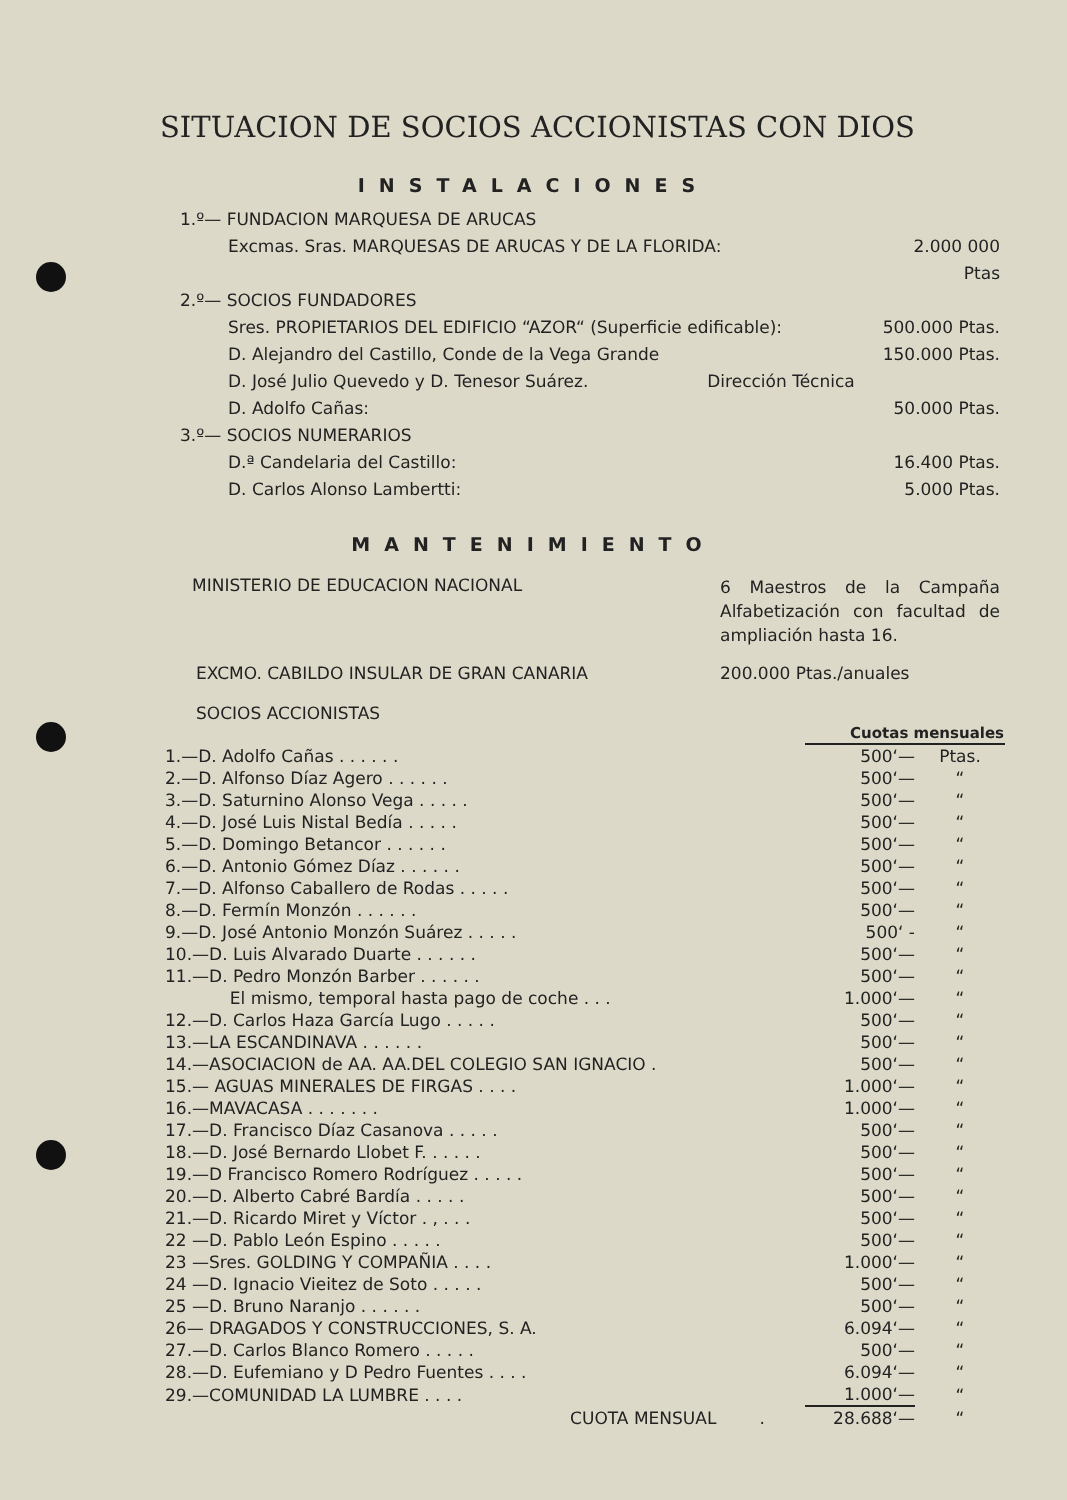SITUACION DE SOCIOS ACCIONISTAS CON DIOS
INSTALACIONES
1.º— FUNDACION MARQUESA DE ARUCAS
Excmas. Sras. MARQUESAS DE ARUCAS Y DE LA FLORIDA:
2.000 000 Ptas
2.º— SOCIOS FUNDADORES
Sres. PROPIETARIOS DEL EDIFICIO “AZOR“ (Superficie edificable):
500.000 Ptas.
D. Alejandro del Castillo, Conde de la Vega Grande
150.000 Ptas.
D. José Julio Quevedo y D. Tenesor Suárez. Dirección Técnica
D. Adolfo Cañas: 50.000 Ptas.
3.º— SOCIOS NUMERARIOS
D.ª Candelaria del Castillo: 16.400 Ptas.
D. Carlos Alonso Lambertti: 5.000 Ptas.
MANTENIMIENTO
MINISTERIO DE EDUCACION NACIONAL
6 Maestros de la Campaña Alfabetización con facultad de ampliación hasta 16.
EXCMO. CABILDO INSULAR DE GRAN CANARIA 200.000 Ptas./anuales
SOCIOS ACCIONISTAS
| | Cuotas mensuales | |
| --- | --- | --- |
| 1.—D. Adolfo Cañas . . . . . . | 500‘— | Ptas. |
| 2.—D. Alfonso Díaz Agero . . . . . . | 500‘— | “ |
| 3.—D. Saturnino Alonso Vega . . . . . | 500‘— | “ |
| 4.—D. José Luis Nistal Bedía . . . . . | 500‘— | “ |
| 5.—D. Domingo Betancor . . . . . . | 500‘— | “ |
| 6.—D. Antonio Gómez Díaz . . . . . . | 500‘— | “ |
| 7.—D. Alfonso Caballero de Rodas . . . . . | 500‘— | “ |
| 8.—D. Fermín Monzón . . . . . . | 500‘— | “ |
| 9.—D. José Antonio Monzón Suárez . . . . . | 500‘ - | “ |
| 10.—D. Luis Alvarado Duarte . . . . . . | 500‘— | “ |
| 11.—D. Pedro Monzón Barber . . . . . . | 500‘— | “ |
| El mismo, temporal hasta pago de coche . . . | 1.000‘— | “ |
| 12.—D. Carlos Haza García Lugo . . . . . | 500‘— | “ |
| 13.—LA ESCANDINAVA . . . . . . | 500‘— | “ |
| 14.—ASOCIACION de AA. AA.DEL COLEGIO SAN IGNACIO . | 500‘— | “ |
| 15.— AGUAS MINERALES DE FIRGAS . . . . | 1.000‘— | “ |
| 16.—MAVACASA . . . . . . . | 1.000‘— | “ |
| 17.—D. Francisco Díaz Casanova . . . . . | 500‘— | “ |
| 18.—D. José Bernardo Llobet F. . . . . . | 500‘— | “ |
| 19.—D Francisco Romero Rodríguez . . . . . | 500‘— | “ |
| 20.—D. Alberto Cabré Bardía . . . . . | 500‘— | “ |
| 21.—D. Ricardo Miret y Víctor . , . . . | 500‘— | “ |
| 22 —D. Pablo León Espino . . . . . | 500‘— | “ |
| 23 —Sres. GOLDING Y COMPAÑIA . . . . | 1.000‘— | “ |
| 24 —D. Ignacio Vieitez de Soto . . . . . | 500‘— | “ |
| 25 —D. Bruno Naranjo . . . . . . | 500‘— | “ |
| 26— DRAGADOS Y CONSTRUCCIONES, S. A. | 6.094‘— | “ |
| 27.—D. Carlos Blanco Romero . . . . . | 500‘— | “ |
| 28.—D. Eufemiano y D Pedro Fuentes . . . . | 6.094‘— | “ |
| 29.—COMUNIDAD LA LUMBRE . . . . | 1.000‘— | “ |
| CUOTA MENSUAL . | 28.688‘— | “ |